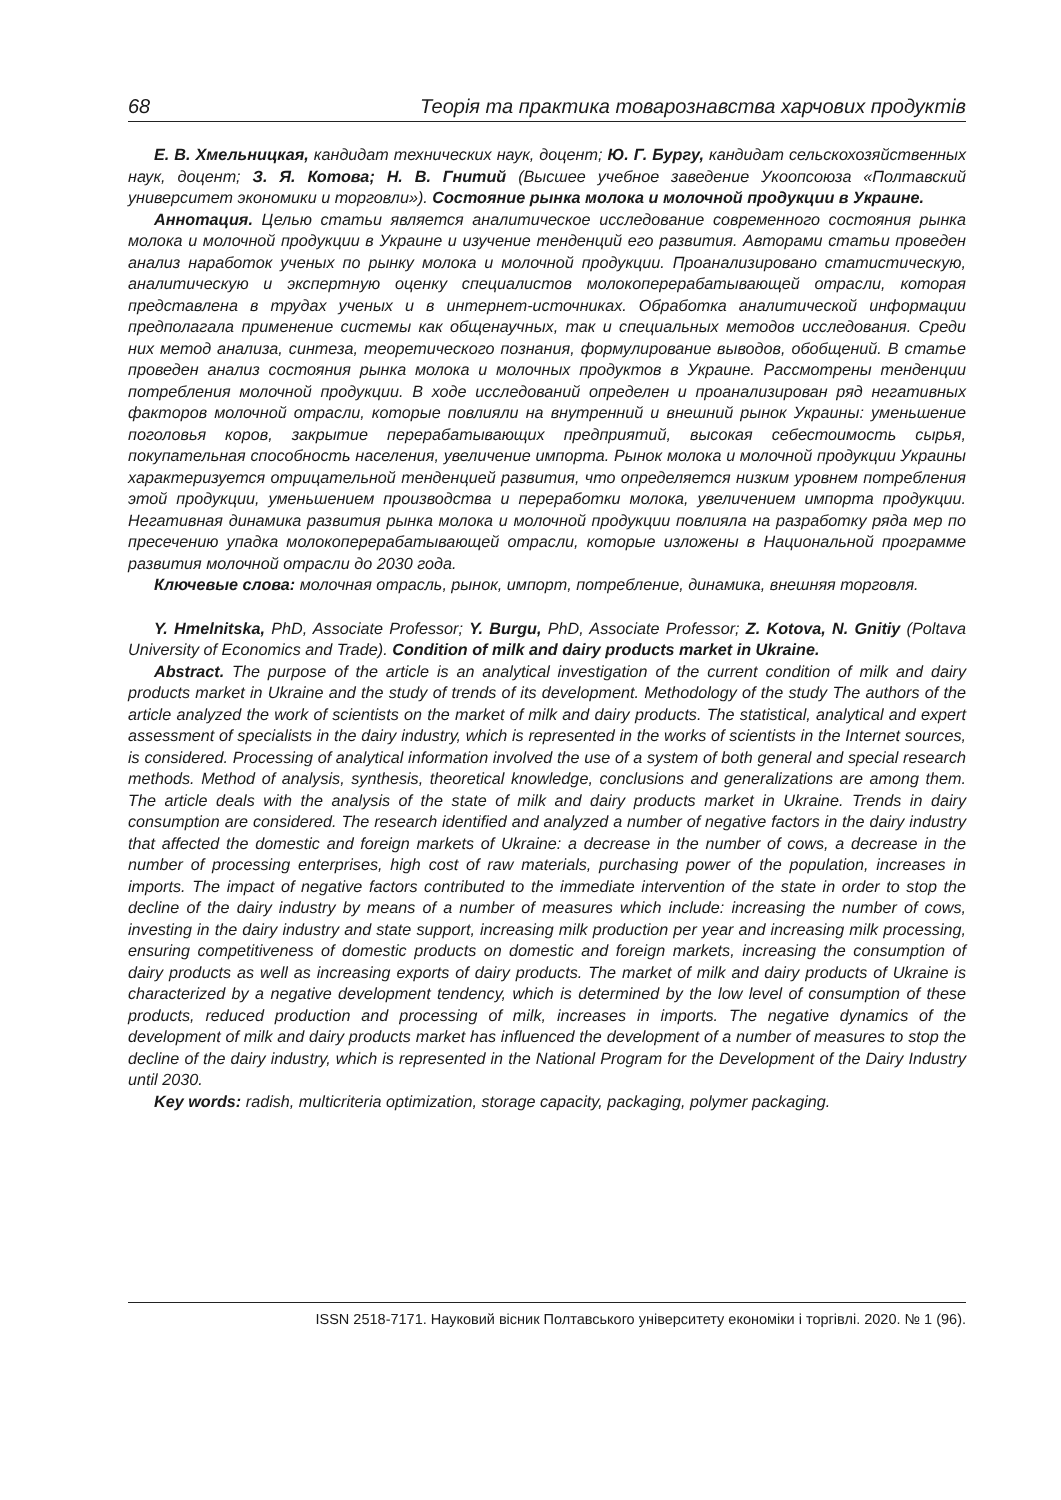68 Теорія та практика товарознавства харчових продуктів
Е. В. Хмельницкая, кандидат технических наук, доцент; Ю. Г. Бургу, кандидат сельскохозяйственных наук, доцент; З. Я. Котова; Н. В. Гнитий (Высшее учебное заведение Укоопсоюза «Полтавский университет экономики и торговли»). Состояние рынка молока и молочной продукции в Украине.
Аннотация. Целью статьи является аналитическое исследование современного состояния рынка молока и молочной продукции в Украине и изучение тенденций его развития. Авторами статьи проведен анализ наработок ученых по рынку молока и молочной продукции. Проанализировано статистическую, аналитическую и экспертную оценку специалистов молокоперерабатывающей отрасли, которая представлена в трудах ученых и в интернет-источниках. Обработка аналитической информации предполагала применение системы как общенаучных, так и специальных методов исследования. Среди них метод анализа, синтеза, теоретического познания, формулирование выводов, обобщений. В статье проведен анализ состояния рынка молока и молочных продуктов в Украине. Рассмотрены тенденции потребления молочной продукции. В ходе исследований определен и проанализирован ряд негативных факторов молочной отрасли, которые повлияли на внутренний и внешний рынок Украины: уменьшение поголовья коров, закрытие перерабатывающих предприятий, высокая себестоимость сырья, покупательная способность населения, увеличение импорта. Рынок молока и молочной продукции Украины характеризуется отрицательной тенденцией развития, что определяется низким уровнем потребления этой продукции, уменьшением производства и переработки молока, увеличением импорта продукции. Негативная динамика развития рынка молока и молочной продукции повлияла на разработку ряда мер по пресечению упадка молокоперерабатывающей отрасли, которые изложены в Национальной программе развития молочной отрасли до 2030 года.
Ключевые слова: молочная отрасль, рынок, импорт, потребление, динамика, внешняя торговля.
Y. Hmelnitska, PhD, Associate Professor; Y. Burgu, PhD, Associate Professor; Z. Kotova, N. Gnitiy (Poltava University of Economics and Trade). Condition of milk and dairy products market in Ukraine.
Abstract. The purpose of the article is an analytical investigation of the current condition of milk and dairy products market in Ukraine and the study of trends of its development. Methodology of the study The authors of the article analyzed the work of scientists on the market of milk and dairy products. The statistical, analytical and expert assessment of specialists in the dairy industry, which is represented in the works of scientists in the Internet sources, is considered. Processing of analytical information involved the use of a system of both general and special research methods. Method of analysis, synthesis, theoretical knowledge, conclusions and generalizations are among them. The article deals with the analysis of the state of milk and dairy products market in Ukraine. Trends in dairy consumption are considered. The research identified and analyzed a number of negative factors in the dairy industry that affected the domestic and foreign markets of Ukraine: a decrease in the number of cows, a decrease in the number of processing enterprises, high cost of raw materials, purchasing power of the population, increases in imports. The impact of negative factors contributed to the immediate intervention of the state in order to stop the decline of the dairy industry by means of a number of measures which include: increasing the number of cows, investing in the dairy industry and state support, increasing milk production per year and increasing milk processing, ensuring competitiveness of domestic products on domestic and foreign markets, increasing the consumption of dairy products as well as increasing exports of dairy products. The market of milk and dairy products of Ukraine is characterized by a negative development tendency, which is determined by the low level of consumption of these products, reduced production and processing of milk, increases in imports. The negative dynamics of the development of milk and dairy products market has influenced the development of a number of measures to stop the decline of the dairy industry, which is represented in the National Program for the Development of the Dairy Industry until 2030.
Key words: radish, multicriteria optimization, storage capacity, packaging, polymer packaging.
ISSN 2518-7171. Науковий вісник Полтавського університету економіки і торгівлі. 2020. № 1 (96).